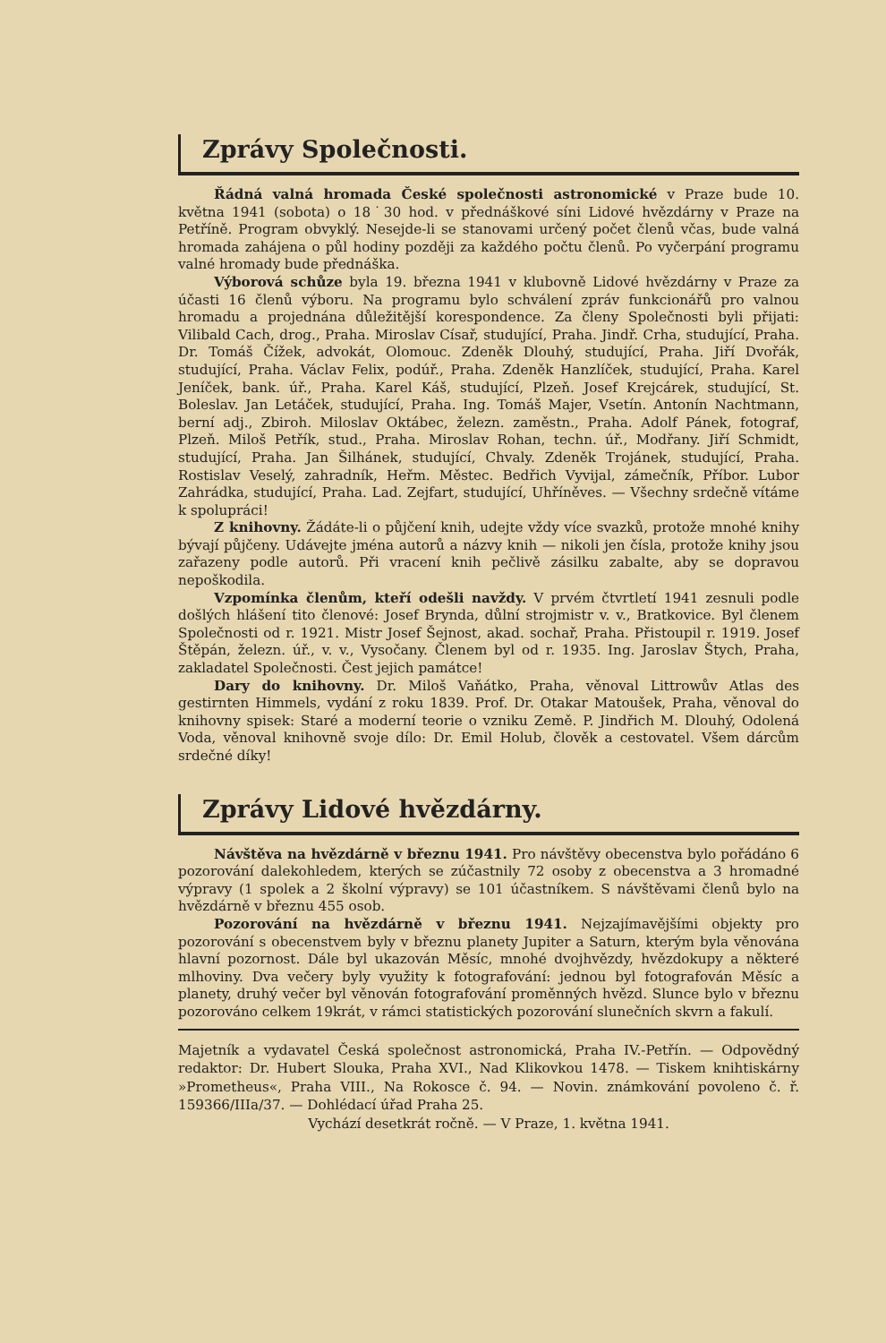Zprávy Společnosti.
Řádná valná hromada České společnosti astronomické v Praze bude 10. května 1941 (sobota) o 18˙30 hod. v přednáškové síni Lidové hvězdárny v Praze na Petříně. Program obvyklý. Nesejde-li se stanovami určený počet členů včas, bude valná hromada zahájena o půl hodiny později za každého počtu členů. Po vyčerpání programu valné hromady bude přednáška.
Výborová schůze byla 19. března 1941 v klubovně Lidové hvězdárny v Praze za účasti 16 členů výboru. Na programu bylo schválení zpráv funkcionářů pro valnou hromadu a projednána důležitější korespondence. Za členy Společnosti byli přijati: Vilibald Cach, drog., Praha. Miroslav Císař, studující, Praha. Jindř. Crha, studující, Praha. Dr. Tomáš Čížek, advokát, Olomouc. Zdeněk Dlouhý, studující, Praha. Jiří Dvořák, studující, Praha. Václav Felix, podúř., Praha. Zdeněk Hanzlíček, studující, Praha. Karel Jeníček, bank. úř., Praha. Karel Káš, studující, Plzeň. Josef Krejcárek, studující, St. Boleslav. Jan Letáček, studující, Praha. Ing. Tomáš Majer, Vsetín. Antonín Nachtmann, berní adj., Zbiroh. Miloslav Oktábec, železn. zaměstn., Praha. Adolf Pánek, fotograf, Plzeň. Miloš Petřík, stud., Praha. Miroslav Rohan, techn. úř., Modřany. Jiří Schmidt, studující, Praha. Jan Šilhánek, studující, Chvaly. Zdeněk Trojánek, studující, Praha. Rostislav Veselý, zahradník, Heřm. Městec. Bedřich Vyvijal, zámečník, Příbor. Lubor Zahrádka, studující, Praha. Lad. Zejfart, studující, Uhříněves. — Všechny srdečně vítáme k spolupráci!
Z knihovny. Žádáte-li o půjčení knih, udejte vždy více svazků, protože mnohé knihy bývají půjčeny. Udávejte jména autorů a názvy knih — nikoli jen čísla, protože knihy jsou zařazeny podle autorů. Při vracení knih pečlivě zásilku zabalte, aby se dopravou nepoškodila.
Vzpomínka členům, kteří odešli navždy. V prvém čtvrtletí 1941 zesnuli podle došlých hlášení tito členové: Josef Brynda, důlní strojmistr v. v., Bratkovice. Byl členem Společnosti od r. 1921. Mistr Josef Šejnost, akad. sochař, Praha. Přistoupil r. 1919. Josef Štěpán, železn. úř., v. v., Vysočany. Členem byl od r. 1935. Ing. Jaroslav Štych, Praha, zakladatel Společnosti. Čest jejich památce!
Dary do knihovny. Dr. Miloš Vaňátko, Praha, věnoval Littrowův Atlas des gestirnten Himmels, vydání z roku 1839. Prof. Dr. Otakar Matoušek, Praha, věnoval do knihovny spisek: Staré a moderní teorie o vzniku Země. P. Jindřich M. Dlouhý, Odolená Voda, věnoval knihovně svoje dílo: Dr. Emil Holub, člověk a cestovatel. Všem dárcům srdečné díky!
Zprávy Lidové hvězdárny.
Návštěva na hvězdárně v březnu 1941. Pro návštěvy obecenstva bylo pořádáno 6 pozorování dalekohledem, kterých se zúčastnily 72 osoby z obecenstva a 3 hromadné výpravy (1 spolek a 2 školní výpravy) se 101 účastníkem. S návštěvami členů bylo na hvězdárně v březnu 455 osob.
Pozorování na hvězdárně v březnu 1941. Nejzajímavějšími objekty pro pozorování s obecenstvem byly v březnu planety Jupiter a Saturn, kterým byla věnována hlavní pozornost. Dále byl ukazován Měsíc, mnohé dvojhvězdy, hvězdokupy a některé mlhoviny. Dva večery byly využity k fotografování: jednou byl fotografován Měsíc a planety, druhý večer byl věnován fotografování proměnných hvězd. Slunce bylo v březnu pozorováno celkem 19krát, v rámci statistických pozorování slunečních skvrn a fakulí.
Majetník a vydavatel Česká společnost astronomická, Praha IV.-Petřín. — Odpovědný redaktor: Dr. Hubert Slouka, Praha XVI., Nad Klikovkou 1478. — Tiskem knihtiskárny »Prometheus«, Praha VIII., Na Rokosce č. 94. — Novin. známkování povoleno č. ř. 159366/IIIa/37. — Dohlédací úřad Praha 25.
Vychází desetkrát ročně. — V Praze, 1. května 1941.